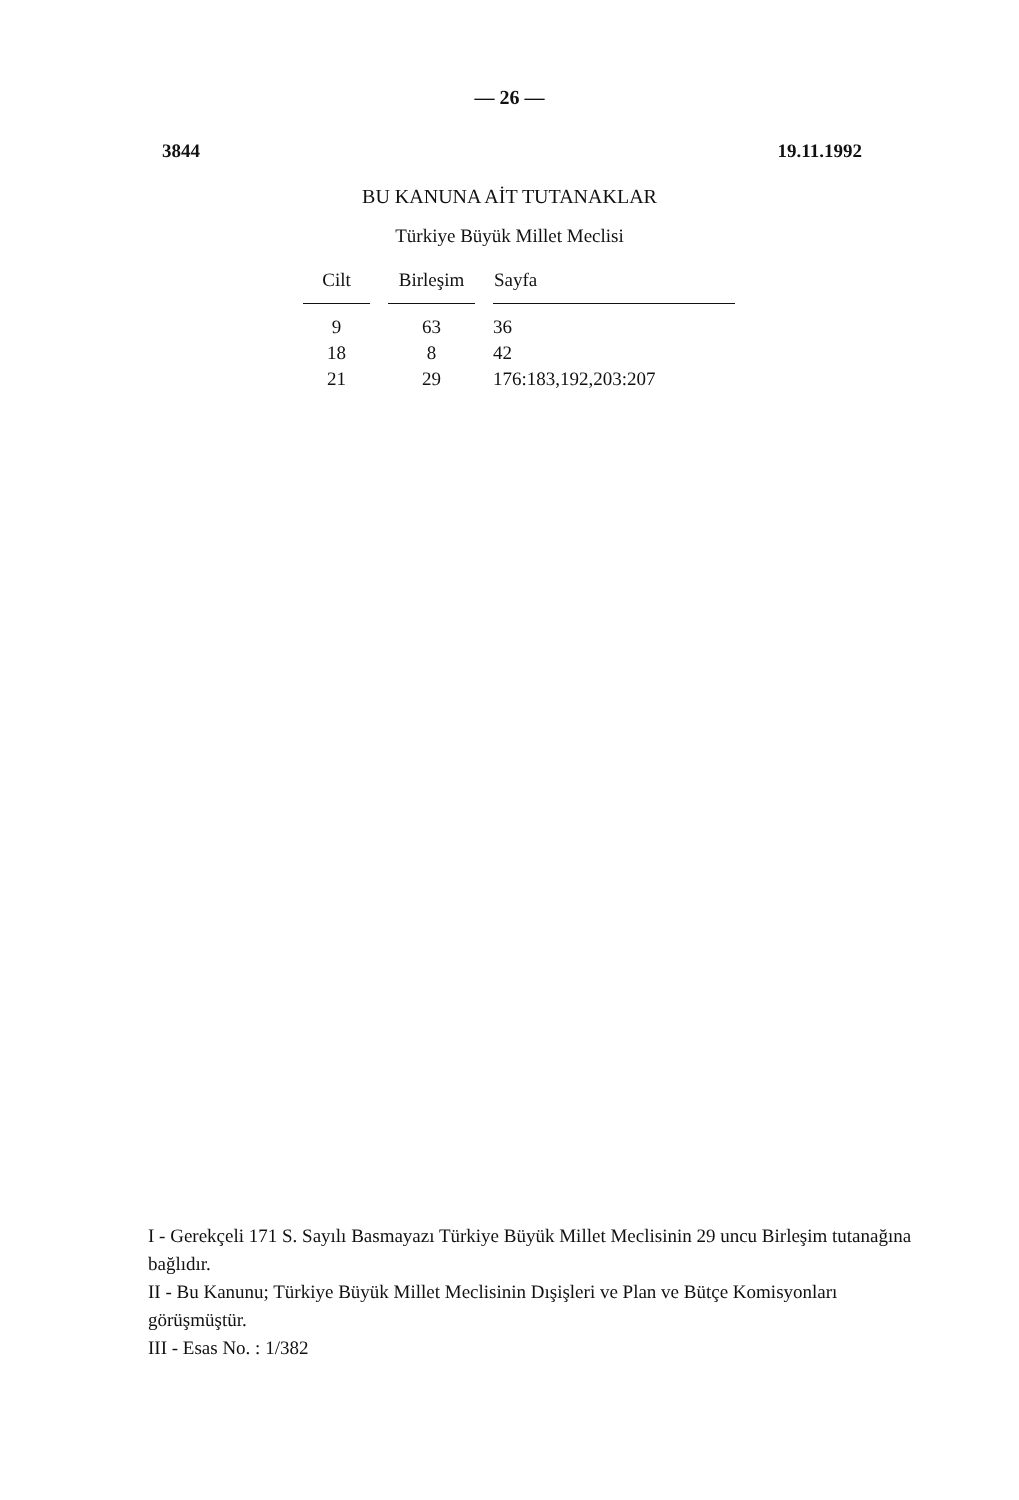— 26 —
3844 19.11.1992
BU KANUNA AİT TUTANAKLAR
Türkiye Büyük Millet Meclisi
| Cilt | Birleşim | Sayfa |
| --- | --- | --- |
| 9 | 63 | 36 |
| 18 | 8 | 42 |
| 21 | 29 | 176:183,192,203:207 |
I - Gerekçeli 171 S. Sayılı Basmayazı Türkiye Büyük Millet Meclisinin 29 uncu Birleşim tutanağına bağlıdır.
II - Bu Kanunu; Türkiye Büyük Millet Meclisinin Dışişleri ve Plan ve Bütçe Komisyonları görüşmüştür.
III - Esas No. : 1/382